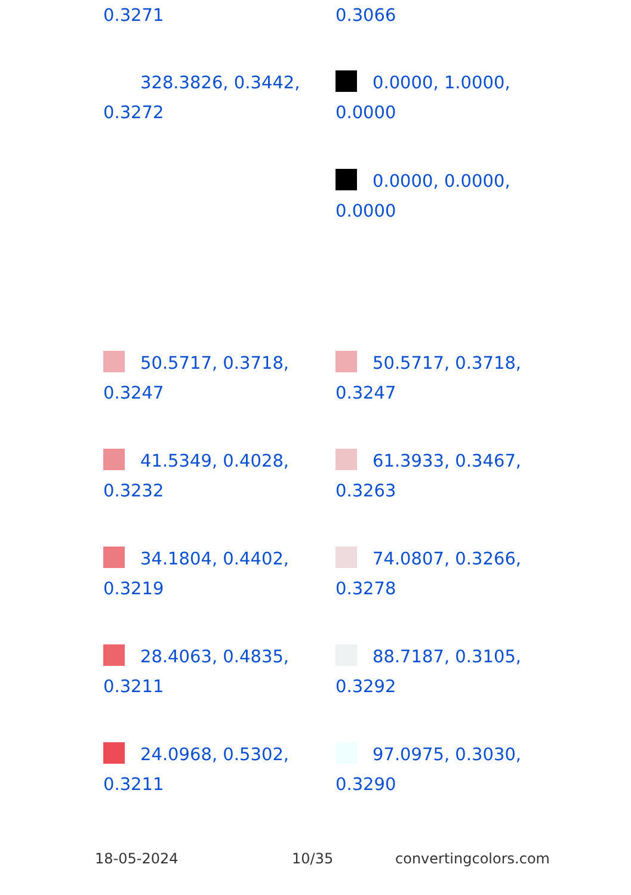0.3271 0.3066
328.3826, 0.3442, 0.3272
0.0000, 1.0000, 0.0000
0.0000, 0.0000, 0.0000
50.5717, 0.3718, 0.3247
50.5717, 0.3718, 0.3247
41.5349, 0.4028, 0.3232
61.3933, 0.3467, 0.3263
34.1804, 0.4402, 0.3219
74.0807, 0.3266, 0.3278
28.4063, 0.4835, 0.3211
88.7187, 0.3105, 0.3292
24.0968, 0.5302, 0.3211
97.0975, 0.3030, 0.3290
18-05-2024 10/35 convertingcolors.com